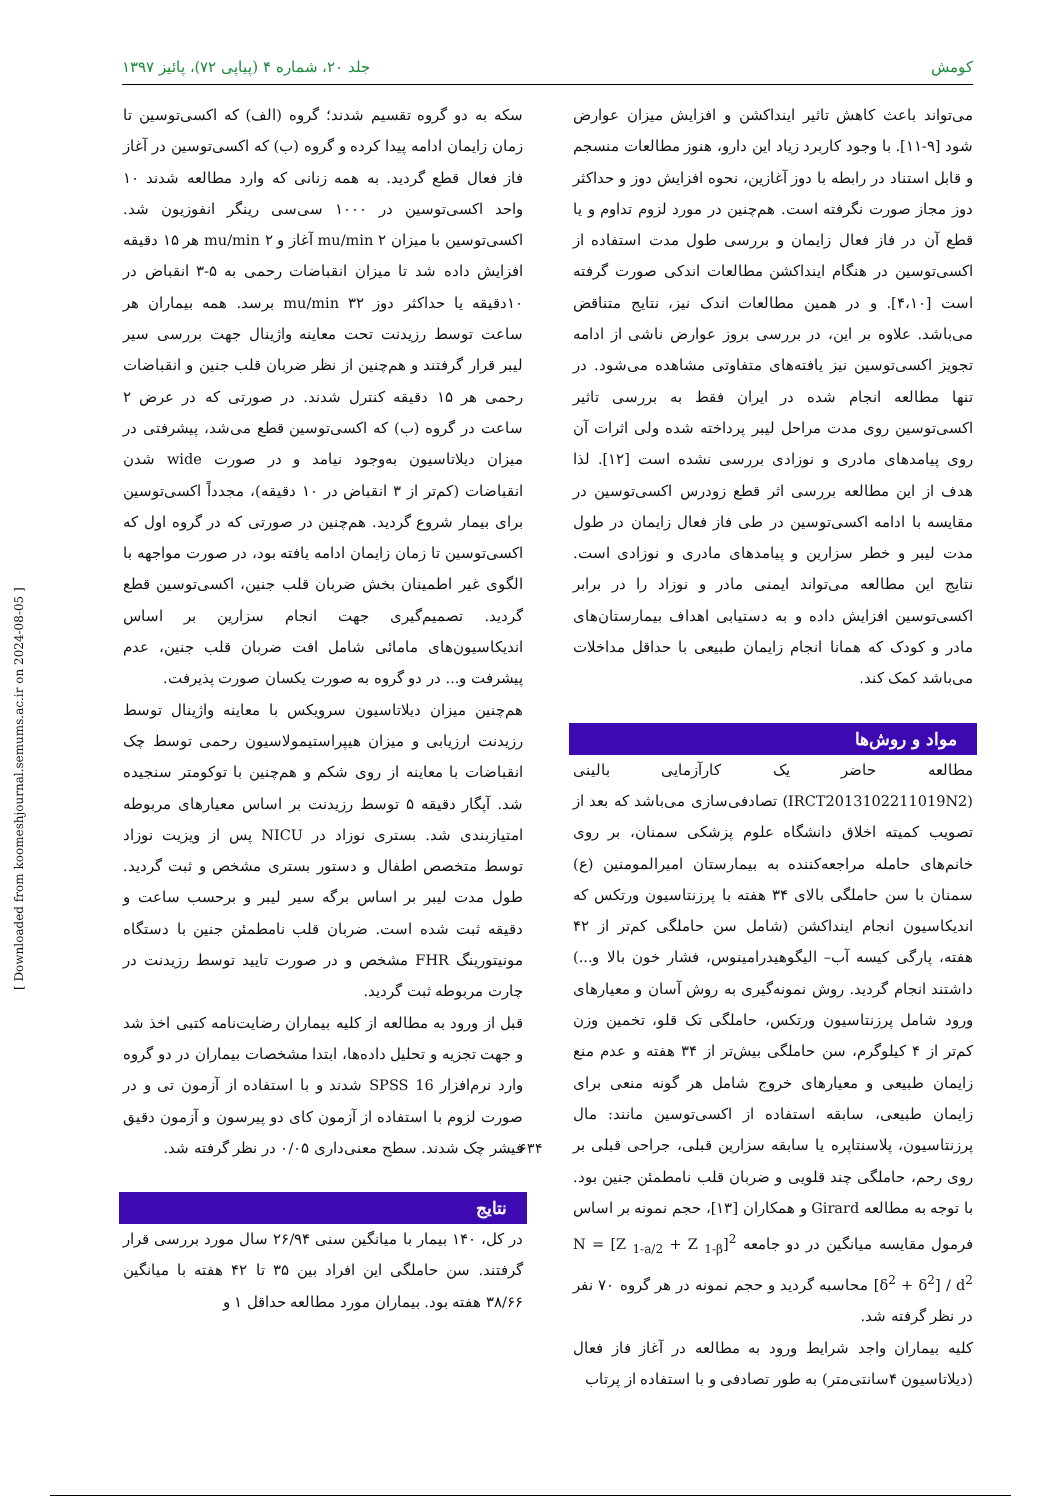کومش جلد ۲۰، شماره ۴ (پیاپی ۷۲)، پائیز ۱۳۹۷
می‌تواند باعث کاهش تاثیر اینداکشن و افزایش میزان عوارض شود [۹-۱۱]. با وجود کاربرد زیاد این دارو، هنوز مطالعات منسجم و قابل استناد در رابطه با دوز آغازین، نحوه افزایش دوز و حداکثر دوز مجاز صورت نگرفته است. هم‌چنین در مورد لزوم تداوم و یا قطع آن در فاز فعال زایمان و بررسی طول مدت استفاده از اکسی‌توسین در هنگام اینداکشن مطالعات اندکی صورت گرفته است [۴،۱۰]. و در همین مطالعات اندک نیز، نتایج متناقض می‌باشد. علاوه بر این، در بررسی بروز عوارض ناشی از ادامه تجویز اکسی‌توسین نیز یافته‌های متفاوتی مشاهده می‌شود. در تنها مطالعه انجام شده در ایران فقط به بررسی تاثیر اکسی‌توسین روی مدت مراحل لیبر پرداخته شده ولی اثرات آن روی پیامدهای مادری و نوزادی بررسی نشده است [۱۲]. لذا هدف از این مطالعه بررسی اثر قطع زودرس اکسی‌توسین در مقایسه با ادامه اکسی‌توسین در طی فاز فعال زایمان در طول مدت لیبر و خطر سزارین و پیامدهای مادری و نوزادی است. نتایج این مطالعه می‌تواند ایمنی مادر و نوزاد را در برابر اکسی‌توسین افزایش داده و به دستیابی اهداف بیمارستان‌های مادر و کودک که همانا انجام زایمان طبیعی با حداقل مداخلات می‌باشد کمک کند.
مواد و روش‌ها
مطالعه حاضر یک کارآزمایی بالینی (IRCT2013102211019N2) تصادفی‌سازی می‌باشد که بعد از تصویب کمیته اخلاق دانشگاه علوم پزشکی سمنان، بر روی خانم‌های حامله مراجعه‌کننده به بیمارستان امیرالمومنین (ع) سمنان با سن حاملگی بالای ۳۴ هفته با پرزنتاسیون ورتکس که اندیکاسیون انجام اینداکشن (شامل سن حاملگی کم‌تر از ۴۲ هفته، پارگی کیسه آب– الیگوهیدرامینوس، فشار خون بالا و...) داشتند انجام گردید. روش نمونه‌گیری به روش آسان و معیارهای ورود شامل پرزنتاسیون ورتکس، حاملگی تک قلو، تخمین وزن کم‌تر از ۴ کیلوگرم، سن حاملگی بیش‌تر از ۳۴ هفته و عدم منع زایمان طبیعی و معیارهای خروج شامل هر گونه منعی برای زایمان طبیعی، سابقه استفاده از اکسی‌توسین مانند: مال پرزنتاسیون، پلاسنتاپره یا سابقه سزارین قبلی، جراحی قبلی بر روی رحم، حاملگی چند قلویی و ضربان قلب نامطمئن جنین بود. با توجه به مطالعه Girard و همکاران [۱۳]، حجم نمونه بر اساس فرمول مقایسه میانگین در دو جامعه N = [Z <sub>1-a/2</sub> + Z <sub>1-β</sub>]<sup>2</sup> [δ<sup>2</sup> + δ<sup>2</sup>] / d<sup>2</sup> محاسبه گردید و حجم نمونه در هر گروه ۷۰ نفر در نظر گرفته شد.
کلیه بیماران واجد شرایط ورود به مطالعه در آغاز فاز فعال (دیلاتاسیون ۴سانتی‌متر) به طور تصادفی و با استفاده از پرتاب
سکه به دو گروه تقسیم شدند؛ گروه (الف) که اکسی‌توسین تا زمان زایمان ادامه پیدا کرده و گروه (ب) که اکسی‌توسین در آغاز فاز فعال قطع گردید. به همه زنانی که وارد مطالعه شدند ۱۰ واحد اکسی‌توسین در ۱۰۰۰ سی‌سی رینگر انفوزیون شد. اکسی‌توسین با میزان ۲ mu/min آغاز و ۲ mu/min هر ۱۵ دقیقه افزایش داده شد تا میزان انقباضات رحمی به ۵-۳ انقباض در ۱۰دقیقه یا حداکثر دوز ۳۲ mu/min برسد. همه بیماران هر ساعت توسط رزیدنت تحت معاینه واژینال جهت بررسی سیر لیبر قرار گرفتند و هم‌چنین از نظر ضربان قلب جنین و انقباضات رحمی هر ۱۵ دقیقه کنترل شدند. در صورتی که در عرض ۲ ساعت در گروه (ب) که اکسی‌توسین قطع می‌شد، پیشرفتی در میزان دیلاتاسیون به‌وجود نیامد و در صورت wide شدن انقباضات (کم‌تر از ۳ انقباض در ۱۰ دقیقه)، مجدداً اکسی‌توسین برای بیمار شروع گردید. هم‌چنین در صورتی که در گروه اول که اکسی‌توسین تا زمان زایمان ادامه یافته بود، در صورت مواجهه با الگوی غیر اطمینان بخش ضربان قلب جنین، اکسی‌توسین قطع گردید. تصمیم‌گیری جهت انجام سزارین بر اساس اندیکاسیون‌های مامائی شامل افت ضربان قلب جنین، عدم پیشرفت و... در دو گروه به صورت یکسان صورت پذیرفت.
هم‌چنین میزان دیلاتاسیون سرویکس با معاینه واژینال توسط رزیدنت ارزیابی و میزان هیپراستیمولاسیون رحمی توسط چک انقباضات با معاینه از روی شکم و هم‌چنین با توکومتر سنجیده شد. آپگار دقیقه ۵ توسط رزیدنت بر اساس معیارهای مربوطه امتیازبندی شد. بستری نوزاد در NICU پس از ویزیت نوزاد توسط متخصص اطفال و دستور بستری مشخص و ثبت گردید. طول مدت لیبر بر اساس برگه سیر لیبر و برحسب ساعت و دقیقه ثبت شده است. ضربان قلب نامطمئن جنین با دستگاه مونیتورینگ FHR مشخص و در صورت تایید توسط رزیدنت در چارت مربوطه ثبت گردید.
قبل از ورود به مطالعه از کلیه بیماران رضایت‌نامه کتبی اخذ شد و جهت تجزیه و تحلیل داده‌ها، ابتدا مشخصات بیماران در دو گروه وارد نرم‌افزار SPSS 16 شدند و با استفاده از آزمون تی و در صورت لزوم با استفاده از آزمون کای دو پیرسون و آزمون دقیق فیشر چک شدند. سطح معنی‌داری ۰/۰۵ در نظر گرفته شد.
نتایج
در کل، ۱۴۰ بیمار با میانگین سنی ۲۶/۹۴ سال مورد بررسی قرار گرفتند. سن حاملگی این افراد بین ۳۵ تا ۴۲ هفته با میانگین ۳۸/۶۶ هفته بود. بیماران مورد مطالعه حداقل ۱ و
[ Downloaded from koomeshjournal.semums.ac.ir on 2024-08-05 ]
۶۳۴